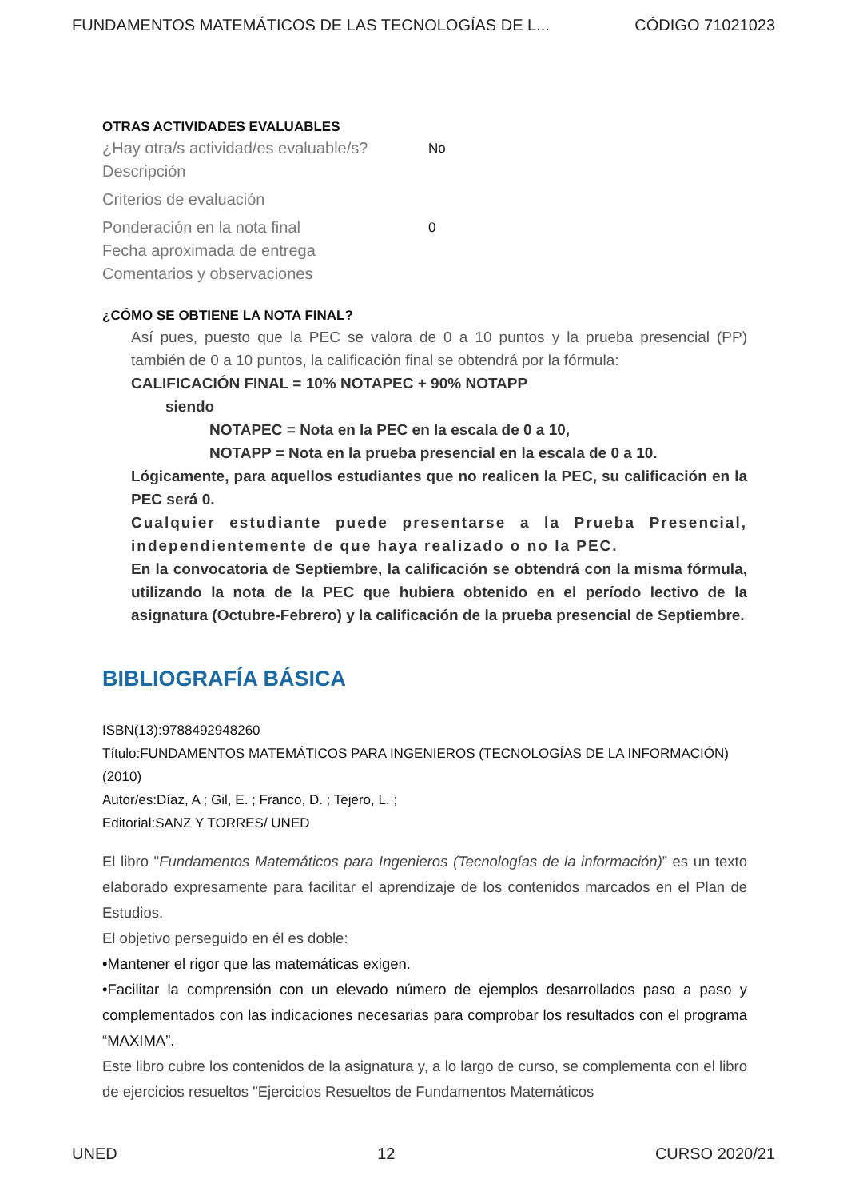FUNDAMENTOS MATEMÁTICOS DE LAS TECNOLOGÍAS DE L... CÓDIGO 71021023
OTRAS ACTIVIDADES EVALUABLES
¿Hay otra/s actividad/es evaluable/s? No
Descripción
Criterios de evaluación
Ponderación en la nota final 0
Fecha aproximada de entrega
Comentarios y observaciones
¿CÓMO SE OBTIENE LA NOTA FINAL?
Así pues, puesto que la PEC se valora de 0 a 10 puntos y la prueba presencial (PP) también de 0 a 10 puntos, la calificación final se obtendrá por la fórmula:
CALIFICACIÓN FINAL = 10% NOTAPEC + 90% NOTAPP
siendo
NOTAPEC = Nota en la PEC en la escala de 0 a 10,
NOTAPP = Nota en la prueba presencial en la escala de 0 a 10.
Lógicamente, para aquellos estudiantes que no realicen la PEC, su calificación en la PEC será 0.
Cualquier estudiante puede presentarse a la Prueba Presencial, independientemente de que haya realizado o no la PEC.
En la convocatoria de Septiembre, la calificación se obtendrá con la misma fórmula, utilizando la nota de la PEC que hubiera obtenido en el período lectivo de la asignatura (Octubre-Febrero) y la calificación de la prueba presencial de Septiembre.
BIBLIOGRAFÍA BÁSICA
ISBN(13):9788492948260
Título:FUNDAMENTOS MATEMÁTICOS PARA INGENIEROS (TECNOLOGÍAS DE LA INFORMACIÓN) (2010)
Autor/es:Díaz, A ; Gil, E. ; Franco, D. ; Tejero, L. ;
Editorial:SANZ Y TORRES/ UNED
El libro "Fundamentos Matemáticos para Ingenieros (Tecnologías de la información)” es un texto elaborado expresamente para facilitar el aprendizaje de los contenidos marcados en el Plan de Estudios.
El objetivo perseguido en él es doble:
•Mantener el rigor que las matemáticas exigen.
•Facilitar la comprensión con un elevado número de ejemplos desarrollados paso a paso y complementados con las indicaciones necesarias para comprobar los resultados con el programa “MAXIMA”.
Este libro cubre los contenidos de la asignatura y, a lo largo de curso, se complementa con el libro de ejercicios resueltos "Ejercicios Resueltos de Fundamentos Matemáticos
UNED 12 CURSO 2020/21